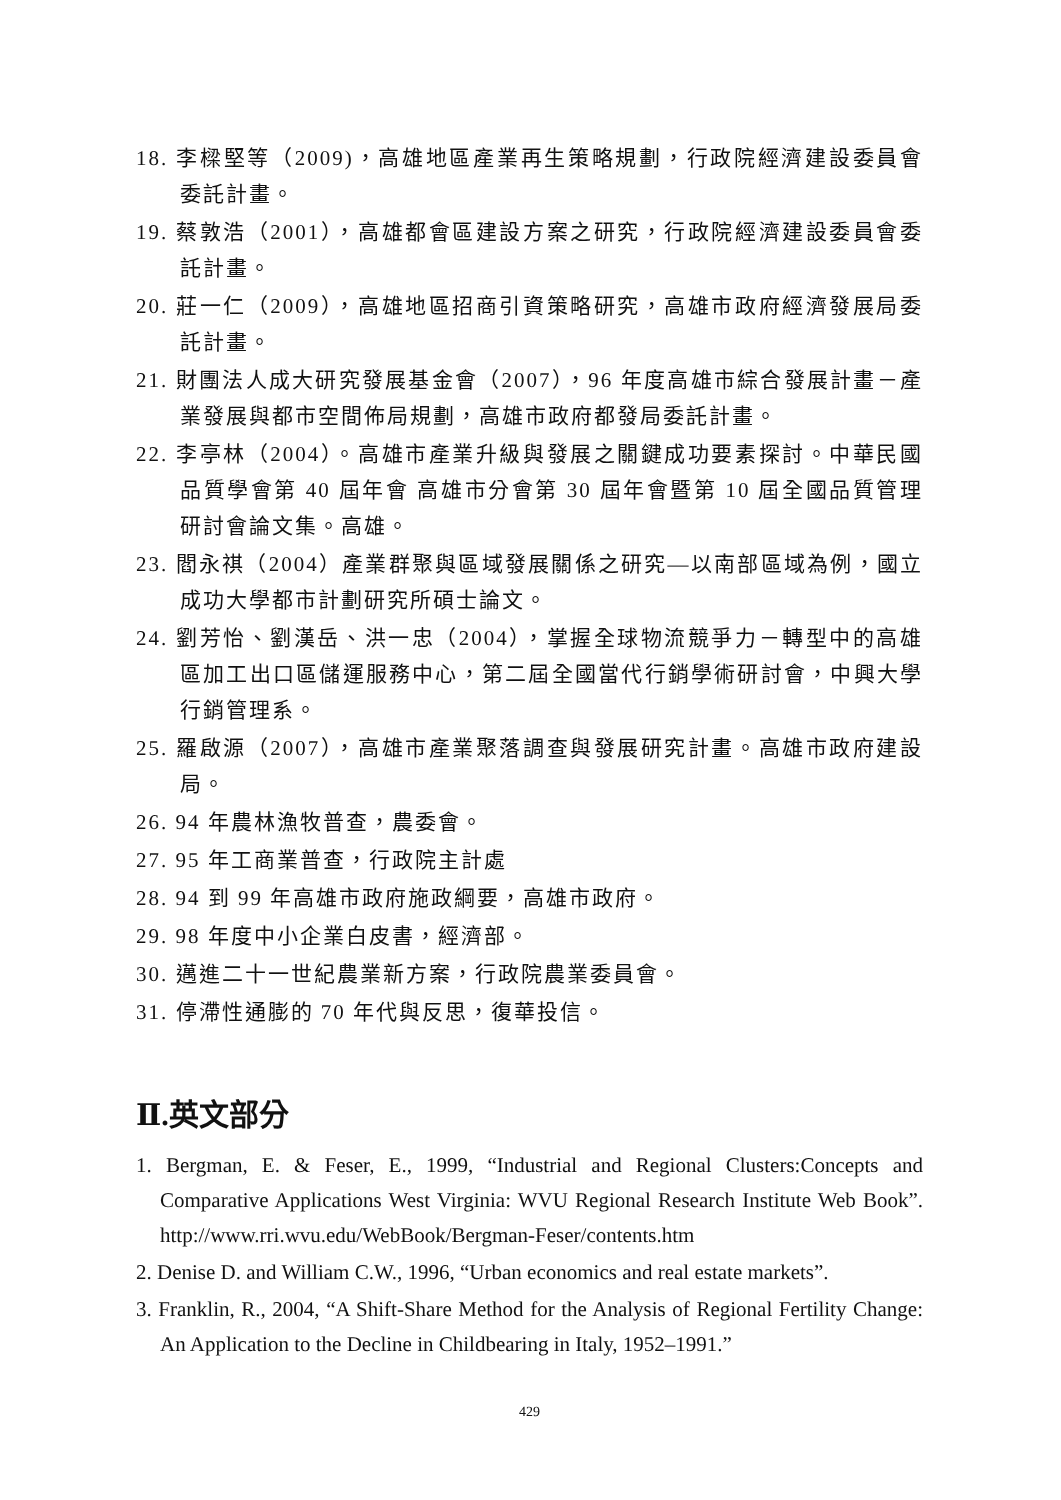18. 李樑堅等（2009)，高雄地區產業再生策略規劃，行政院經濟建設委員會委託計畫。
19. 蔡敦浩（2001），高雄都會區建設方案之研究，行政院經濟建設委員會委託計畫。
20. 莊一仁（2009），高雄地區招商引資策略研究，高雄市政府經濟發展局委託計畫。
21. 財團法人成大研究發展基金會（2007），96 年度高雄市綜合發展計畫－產業發展與都市空間佈局規劃，高雄市政府都發局委託計畫。
22. 李亭林（2004）。高雄市產業升級與發展之關鍵成功要素探討。中華民國品質學會第 40 屆年會 高雄市分會第 30 屆年會暨第 10 屆全國品質管理研討會論文集。高雄。
23. 閻永祺（2004）產業群聚與區域發展關係之研究—以南部區域為例，國立成功大學都市計劃研究所碩士論文。
24. 劉芳怡、劉漢岳、洪一忠（2004），掌握全球物流競爭力－轉型中的高雄區加工出口區儲運服務中心，第二屆全國當代行銷學術研討會，中興大學行銷管理系。
25. 羅啟源（2007），高雄市產業聚落調查與發展研究計畫。高雄市政府建設局。
26. 94 年農林漁牧普查，農委會。
27. 95 年工商業普查，行政院主計處
28. 94 到 99 年高雄市政府施政綱要，高雄市政府。
29. 98 年度中小企業白皮書，經濟部。
30. 邁進二十一世紀農業新方案，行政院農業委員會。
31. 停滯性通膨的 70 年代與反思，復華投信。
Ⅱ.英文部分
1. Bergman, E. & Feser, E., 1999, “Industrial and Regional Clusters:Concepts and Comparative Applications West Virginia: WVU Regional Research Institute Web Book”. http://www.rri.wvu.edu/WebBook/Bergman-Feser/contents.htm
2. Denise D. and William C.W., 1996, “Urban economics and real estate markets”.
3. Franklin, R., 2004, “A Shift-Share Method for the Analysis of Regional Fertility Change: An Application to the Decline in Childbearing in Italy, 1952–1991.”
429